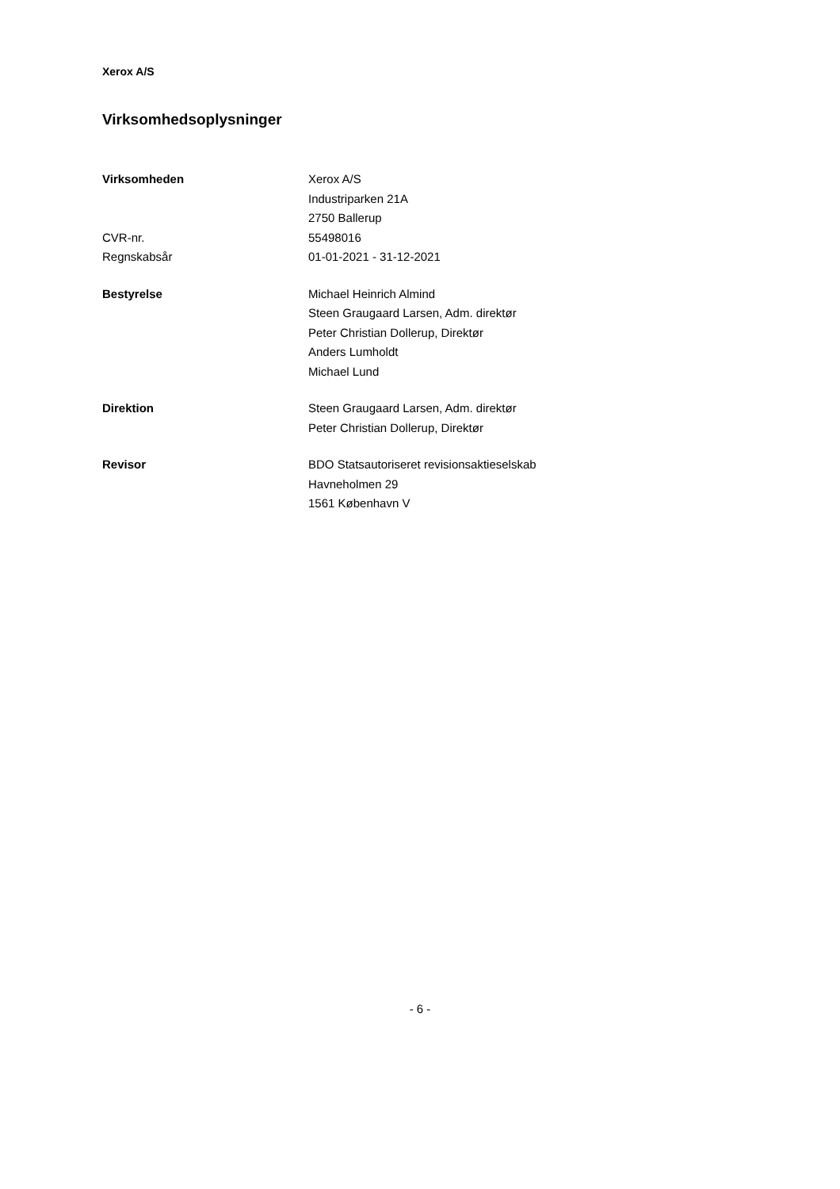Xerox A/S
Virksomhedsoplysninger
Virksomheden Xerox A/S
Industriparken 21A
2750 Ballerup
CVR-nr. 55498016
Regnskabsår 01-01-2021 - 31-12-2021
Bestyrelse Michael Heinrich Almind
Steen Graugaard Larsen, Adm. direktør
Peter Christian Dollerup, Direktør
Anders Lumholdt
Michael Lund
Direktion Steen Graugaard Larsen, Adm. direktør
Peter Christian Dollerup, Direktør
Revisor BDO Statsautoriseret revisionsaktieselskab
Havneholmen 29
1561 København V
- 6 -